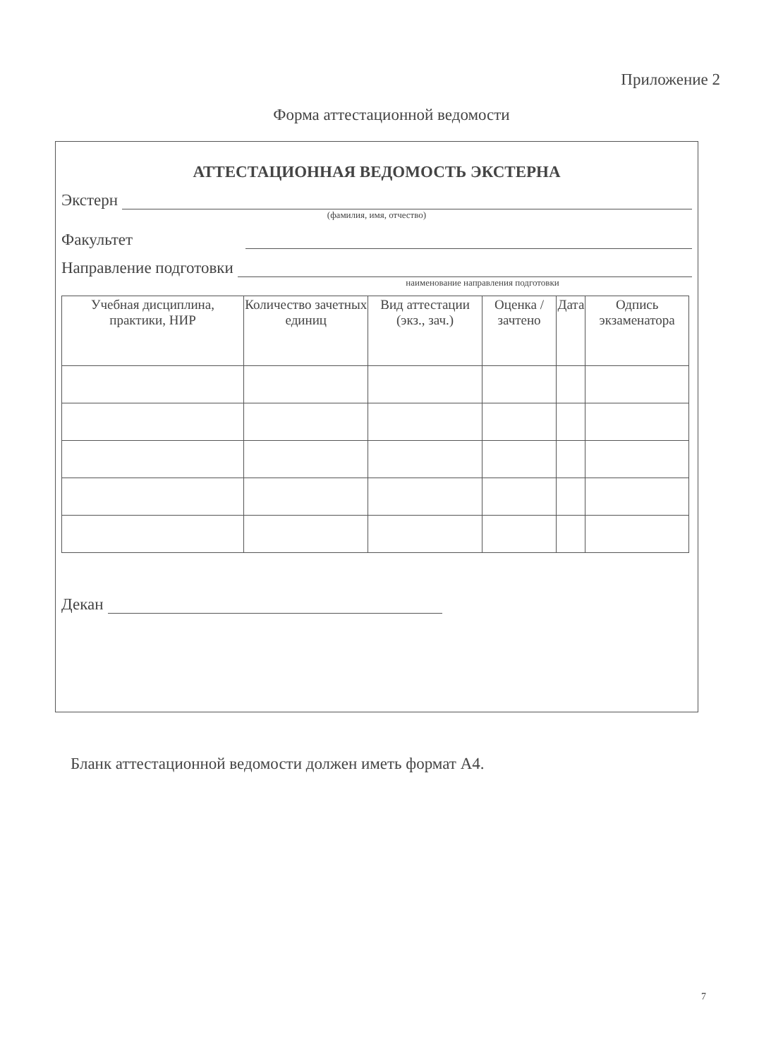Приложение 2
Форма аттестационной ведомости
АТТЕСТАЦИОННАЯ ВЕДОМОСТЬ ЭКСТЕРНА
Экстерн
(фамилия, имя, отчество)
Факультет
Направление подготовки
наименование направления подготовки
| Учебная дисциплина, практики, НИР | Количество зачетных единиц | Вид аттестации (экз., зач.) | Оценка / зачтено | Дата | Одпись экзаменатора |
| --- | --- | --- | --- | --- | --- |
Декан
Бланк аттестационной ведомости должен иметь формат А4.
7